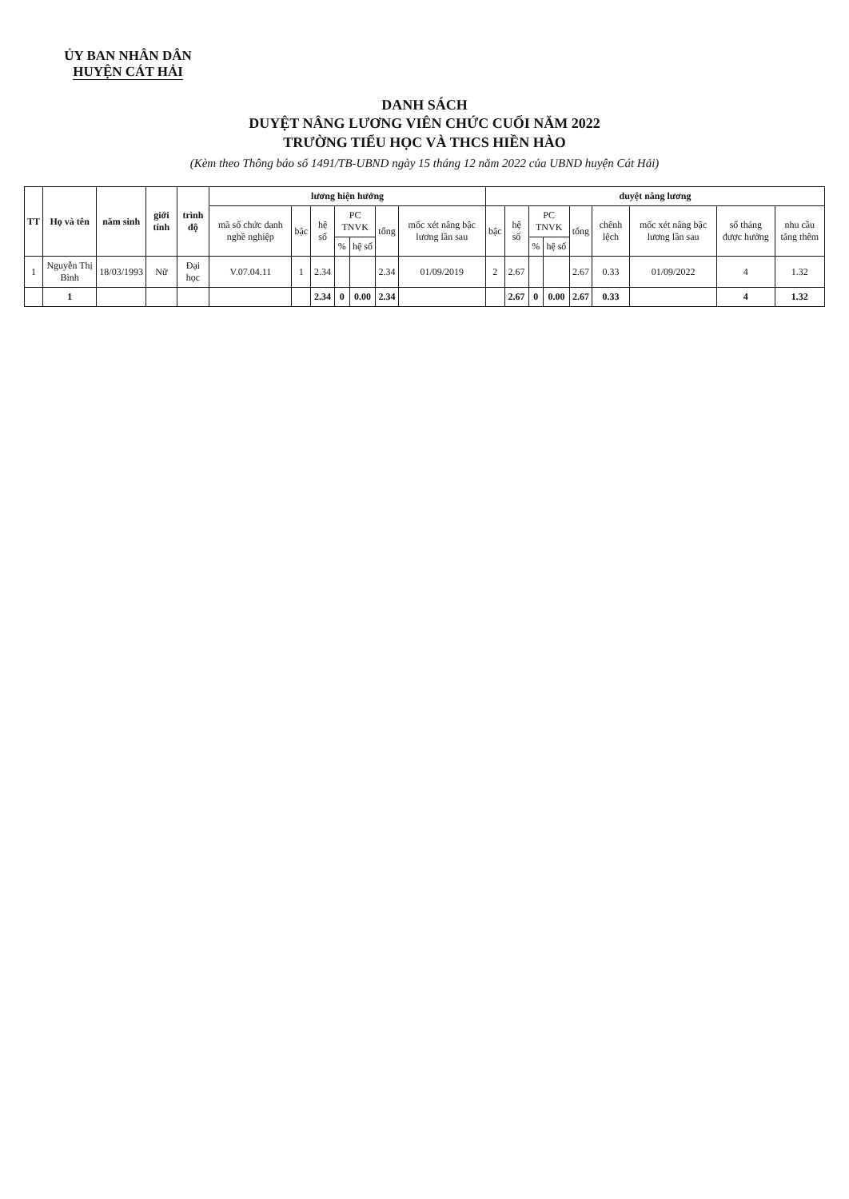ỦY BAN NHÂN DÂN
HUYỆN CÁT HẢI
DANH SÁCH
DUYỆT NÂNG LƯƠNG VIÊN CHỨC CUỐI NĂM 2022
TRƯỜNG TIỂU HỌC VÀ THCS HIỀN HÀO
(Kèm theo Thông báo số 1491/TB-UBND ngày 15 tháng 12 năm 2022 của UBND huyện Cát Hải)
| TT | Họ và tên | năm sinh | giới tính | trình độ | lương hiện hưởng | | | | | | | duyệt nâng lương | | | | | | | | |
| --- | --- | --- | --- | --- | --- | --- | --- | --- | --- | --- | --- | --- | --- | --- | --- | --- | --- | --- | --- | --- |
| | | | | | mã số chức danh nghề nghiệp | bậc | hệ số | PC TNVK | | tổng | mốc xét nâng bậc lương lần sau | bậc | hệ số | PC TNVK | | tổng | chênh lệch | mốc xét nâng bậc lương lần sau | số tháng được hưởng | nhu cầu tăng thêm |
| | | | | | | | | % | hệ số | | | | | % | hệ số | | | | | |
| 1 | Nguyễn Thị Bình | 18/03/1993 | Nữ | Đại học | V.07.04.11 | 1 | 2.34 | | | 2.34 | 01/09/2019 | 2 | 2.67 | | | 2.67 | 0.33 | 01/09/2022 | 4 | 1.32 |
| | 1 | | | | | | 2.34 | 0 | 0.00 | 2.34 | | | 2.67 | 0 | 0.00 | 2.67 | 0.33 | | 4 | 1.32 |